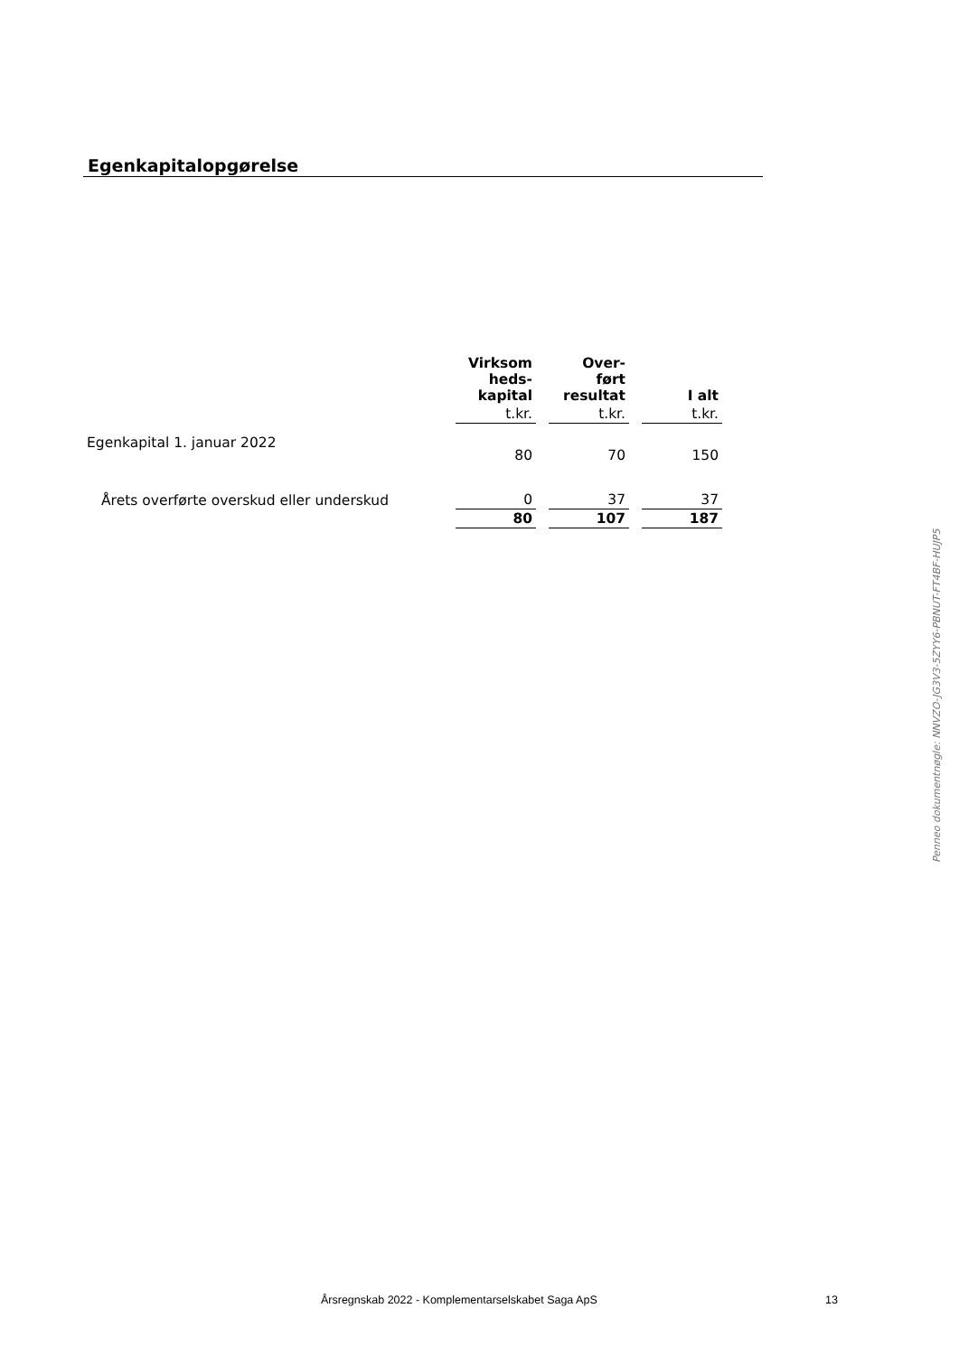Egenkapitalopgørelse
| | Virksom heds- kapital | Over- ført resultat | I alt |
| | t.kr. | t.kr. | t.kr. |
| Egenkapital 1. januar 2022 | 80 | 70 | 150 |
| Årets overførte overskud eller underskud | 0 | 37 | 37 |
| | 80 | 107 | 187 |
Penneo dokumentnøgle: NNVZO-JG3V3-5ZYY6-PBNUT-FT4BF-HUJP5
Årsregnskab 2022 - Komplementarselskabet Saga ApS
13